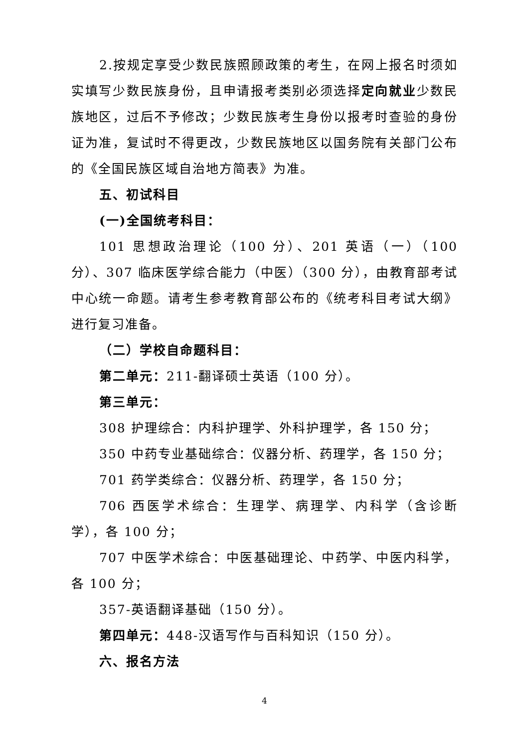2.按规定享受少数民族照顾政策的考生，在网上报名时须如实填写少数民族身份，且申请报考类别必须选择定向就业少数民族地区，过后不予修改；少数民族考生身份以报考时查验的身份证为准，复试时不得更改，少数民族地区以国务院有关部门公布的《全国民族区域自治地方简表》为准。
五、初试科目
(一)全国统考科目：
101 思想政治理论（100 分）、201 英语（一）（100 分）、307 临床医学综合能力（中医）（300 分），由教育部考试中心统一命题。请考生参考教育部公布的《统考科目考试大纲》进行复习准备。
（二）学校自命题科目：
第二单元：211-翻译硕士英语（100 分）。
第三单元：
308 护理综合：内科护理学、外科护理学，各 150 分；
350 中药专业基础综合：仪器分析、药理学，各 150 分；
701 药学类综合：仪器分析、药理学，各 150 分；
706 西医学术综合：生理学、病理学、内科学（含诊断学），各 100 分；
707 中医学术综合：中医基础理论、中药学、中医内科学，各 100 分；
357-英语翻译基础（150 分）。
第四单元：448-汉语写作与百科知识（150 分）。
六、报名方法
4